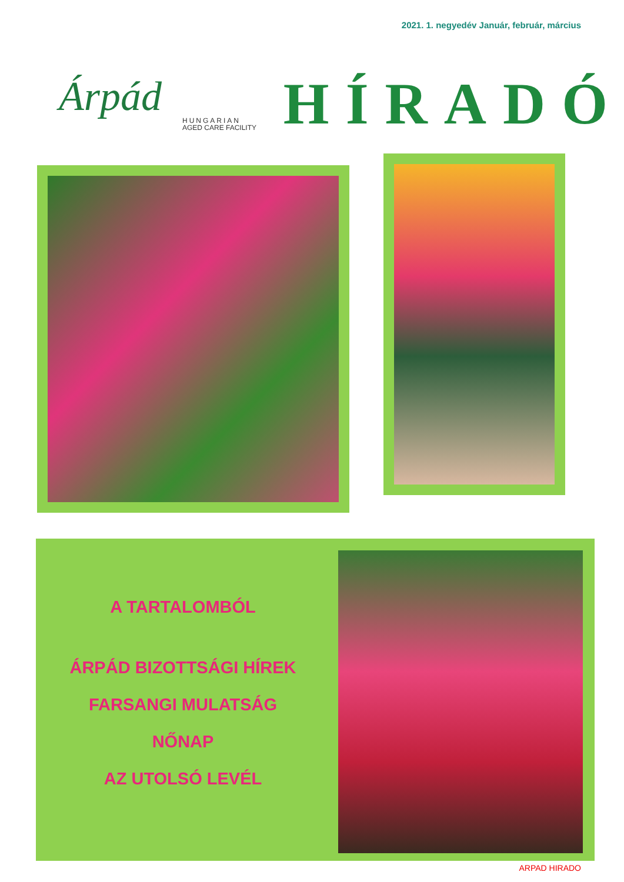2021. 1. negyedév Január, február, március
Árpád
HUNGARIAN
AGED CARE FACILITY
HÍRADÓ
A TARTALOMBÓL
ÁRPÁD BIZOTTSÁGI HÍREK
FARSANGI MULATSÁG
NŐNAP
AZ UTOLSÓ LEVÉL
ARPAD HIRADO